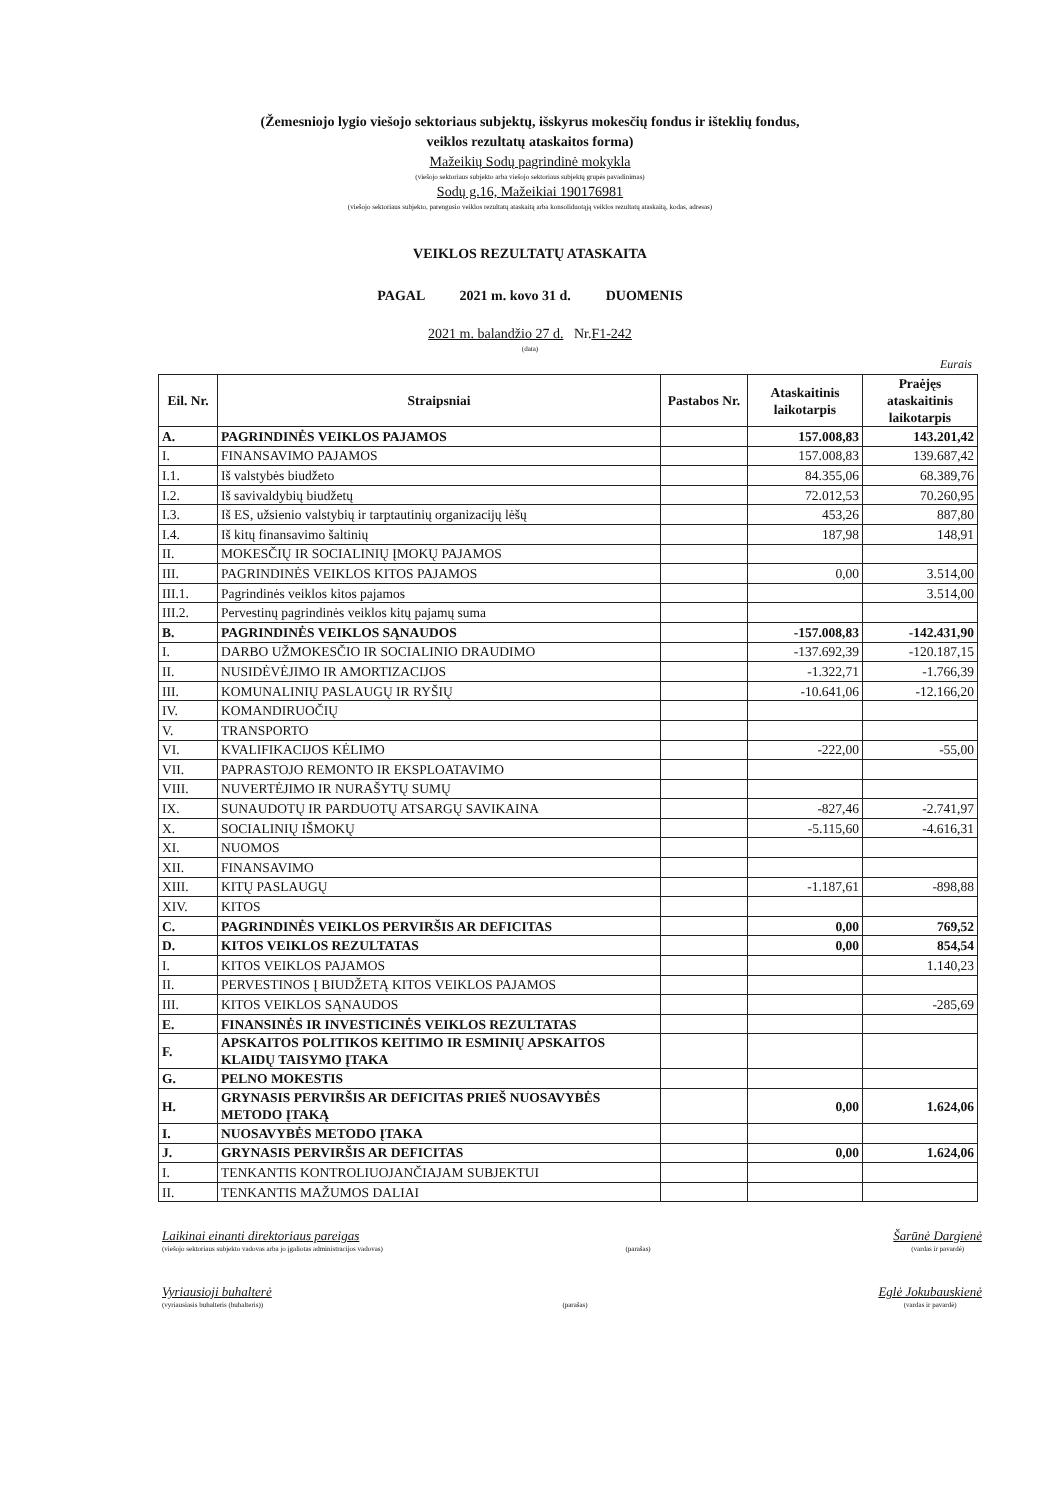(Žemesniojo lygio viešojo sektoriaus subjektų, išskyrus mokesčių fondus ir išteklių fondus,
veiklos rezultatų ataskaitos forma)
Mažeikių Sodų pagrindinė mokykla
(viešojo sektoriaus subjekto arba viešojo sektoriaus subjektų grupės pavadinimas)
Sodų g.16, Mažeikiai 190176981
(viešojo sektoriaus subjekto, parengusio veiklos rezultatų ataskaitą arba konsoliduotąją veiklos rezultatų ataskaitą, kodas, adresas)
VEIKLOS REZULTATŲ ATASKAITA
PAGAL 2021 m. kovo 31 d. DUOMENIS
2021 m. balandžio 27 d. Nr.F1-242
(data)
Eurais
| Eil. Nr. | Straipsniai | Pastabos Nr. | Ataskaitinis laikotarpis | Praėjęs ataskaitinis laikotarpis |
| --- | --- | --- | --- | --- |
| A. | PAGRINDINĖS VEIKLOS PAJAMOS | | 157.008,83 | 143.201,42 |
| I. | FINANSAVIMO PAJAMOS | | 157.008,83 | 139.687,42 |
| I.1. | Iš valstybės biudžeto | | 84.355,06 | 68.389,76 |
| I.2. | Iš savivaldybių biudžetų | | 72.012,53 | 70.260,95 |
| I.3. | Iš ES, užsienio valstybių ir tarptautinių organizacijų lėšų | | 453,26 | 887,80 |
| I.4. | Iš kitų finansavimo šaltinių | | 187,98 | 148,91 |
| II. | MOKESČIŲ IR SOCIALINIŲ ĮMOKŲ PAJAMOS | | | |
| III. | PAGRINDINĖS VEIKLOS KITOS PAJAMOS | | 0,00 | 3.514,00 |
| III.1. | Pagrindinės veiklos kitos pajamos | | | 3.514,00 |
| III.2. | Pervestinų pagrindinės veiklos kitų pajamų suma | | | |
| B. | PAGRINDINĖS VEIKLOS SĄNAUDOS | | -157.008,83 | -142.431,90 |
| I. | DARBO UŽMOKESČIO IR SOCIALINIO DRAUDIMO | | -137.692,39 | -120.187,15 |
| II. | NUSIDĖVĖJIMO IR AMORTIZACIJOS | | -1.322,71 | -1.766,39 |
| III. | KOMUNALINIŲ PASLAUGŲ IR RYŠIŲ | | -10.641,06 | -12.166,20 |
| IV. | KOMANDIRUOČIŲ | | | |
| V. | TRANSPORTO | | | |
| VI. | KVALIFIKACIJOS KĖLIMO | | -222,00 | -55,00 |
| VII. | PAPRASTOJO REMONTO IR EKSPLOATAVIMO | | | |
| VIII. | NUVERTĖJIMO IR NURAŠYTŲ SUMŲ | | | |
| IX. | SUNAUDOTŲ IR PARDUOTŲ ATSARGŲ SAVIKAINA | | -827,46 | -2.741,97 |
| X. | SOCIALINIŲ IŠMOKŲ | | -5.115,60 | -4.616,31 |
| XI. | NUOMOS | | | |
| XII. | FINANSAVIMO | | | |
| XIII. | KITŲ PASLAUGŲ | | -1.187,61 | -898,88 |
| XIV. | KITOS | | | |
| C. | PAGRINDINĖS VEIKLOS PERVIRŠIS AR DEFICITAS | | 0,00 | 769,52 |
| D. | KITOS VEIKLOS REZULTATAS | | 0,00 | 854,54 |
| I. | KITOS VEIKLOS PAJAMOS | | | 1.140,23 |
| II. | PERVESTINOS Į BIUDŽETĄ KITOS VEIKLOS PAJAMOS | | | |
| III. | KITOS VEIKLOS SĄNAUDOS | | | -285,69 |
| E. | FINANSINĖS IR INVESTICINĖS VEIKLOS REZULTATAS | | | |
| F. | APSKAITOS POLITIKOS KEITIMO IR ESMINIŲ APSKAITOS KLAIDŲ TAISYMO ĮTAKA | | | |
| G. | PELNO MOKESTIS | | | |
| H. | GRYNASIS PERVIRŠIS AR DEFICITAS PRIEŠ NUOSAVYBĖS METODO ĮTAKĄ | | 0,00 | 1.624,06 |
| I. | NUOSAVYBĖS METODO ĮTAKA | | | |
| J. | GRYNASIS PERVIRŠIS AR DEFICITAS | | 0,00 | 1.624,06 |
| I. | TENKANTIS KONTROLIUOJANČIAJAM SUBJEKTUI | | | |
| II. | TENKANTIS MAŽUMOS DALIAI | | | |
Laikinai einanti direktoriaus pareigas
(viešojo sektoriaus subjekto vadovas arba jo įgaliotas administracijos vadovas)
(parašas)
Šarūnė Dargienė
(vardas ir pavardė)
Vyriausioji buhalterė
(vyriausiasis buhalteris (buhalteris))
(parašas)
Eglė Jokubauskienė
(vardas ir pavardė)